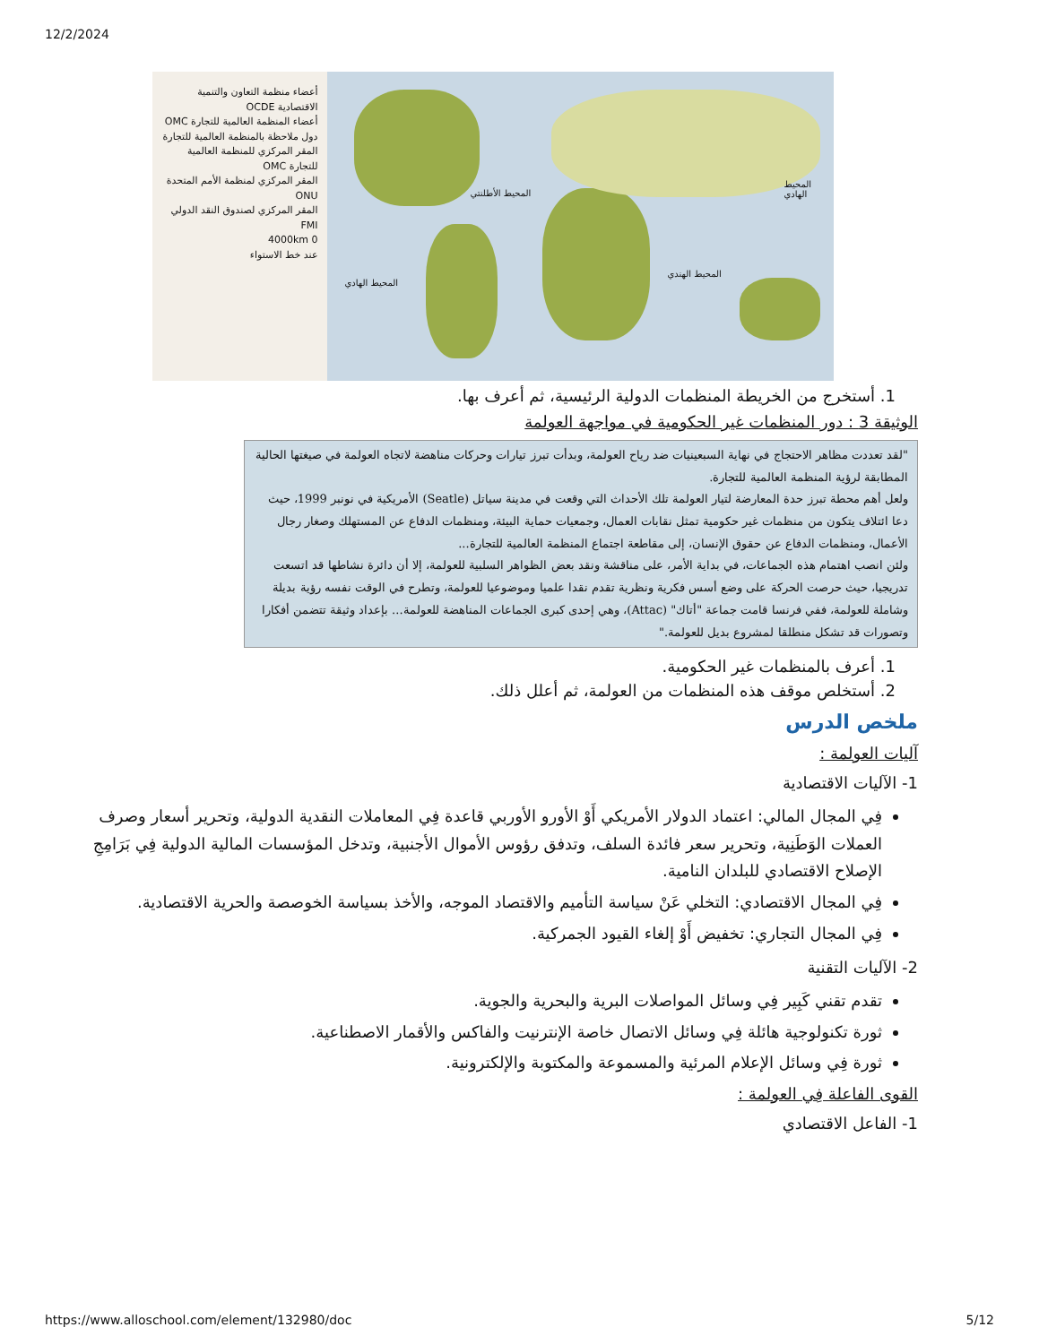12/2/2024
أعضاء منظمة التعاون والتنمية الاقتصادية OCDE
أعضاء المنظمة العالمية للتجارة OMC
دول ملاحظة بالمنظمة العالمية للتجارة
المقر المركزي للمنظمة العالمية للتجارة OMC
المقر المركزي لمنظمة الأمم المتحدة ONU
المقر المركزي لصندوق النقد الدولي FMI
0 4000km
عند خط الاستواء
المحيط الأطلنتي
المحيط الهادي
المحيط الهندي
المحيط الهادي
1. أستخرج من الخريطة المنظمات الدولية الرئيسية، ثم أعرف بها.
الوثيقة 3 : دور المنظمات غير الحكومية في مواجهة العولمة
"لقد تعددت مظاهر الاحتجاج في نهاية السبعينيات ضد رياح العولمة، وبدأت تبرز تيارات وحركات مناهضة لاتجاه العولمة في صيغتها الحالية المطابقة لرؤية المنظمة العالمية للتجارة.
ولعل أهم محطة تبرز حدة المعارضة لتيار العولمة تلك الأحداث التي وقعت في مدينة سياتل (Seatle) الأمريكية في نونبر 1999، حيث دعا ائتلاف يتكون من منظمات غير حكومية تمثل نقابات العمال، وجمعيات حماية البيئة، ومنظمات الدفاع عن المستهلك وصغار رجال الأعمال، ومنظمات الدفاع عن حقوق الإنسان، إلى مقاطعة اجتماع المنظمة العالمية للتجارة...
ولئن انصب اهتمام هذه الجماعات، في بداية الأمر، على مناقشة ونقد بعض الظواهر السلبية للعولمة، إلا أن دائرة نشاطها قد اتسعت تدريجيا، حيث حرصت الحركة على وضع أسس فكرية ونظرية تقدم نقدا علميا وموضوعيا للعولمة، وتطرح في الوقت نفسه رؤية بديلة وشاملة للعولمة، ففي فرنسا قامت جماعة "أتاك" (Attac)، وهي إحدى كبرى الجماعات المناهضة للعولمة... بإعداد وثيقة تتضمن أفكارا وتصورات قد تشكل منطلقا لمشروع بديل للعولمة."
1. أعرف بالمنظمات غير الحكومية.
2. أستخلص موقف هذه المنظمات من العولمة، ثم أعلل ذلك.
ملخص الدرس
آليات العولمة :
1- الآليات الاقتصادية
فِي المجال المالي: اعتماد الدولار الأمريكي أَوْ الأورو الأوربي قاعدة فِي المعاملات النقدية الدولية، وتحرير أسعار وصرف العملات الوَطَنِية، وتحرير سعر فائدة السلف، وتدفق رؤوس الأموال الأجنبية، وتدخل المؤسسات المالية الدولية فِي بَرَامِجِ الإصلاح الاقتصادي للبلدان النامية.
فِي المجال الاقتصادي: التخلي عَنْ سياسة التأميم والاقتصاد الموجه، والأخذ بسياسة الخوصصة والحرية الاقتصادية.
فِي المجال التجاري: تخفيض أَوْ إلغاء القيود الجمركية.
2- الآليات التقنية
تقدم تقني كَبِير فِي وسائل المواصلات البرية والبحرية والجوية.
ثورة تكنولوجية هائلة فِي وسائل الاتصال خاصة الإنترنيت والفاكس والأقمار الاصطناعية.
ثورة فِي وسائل الإعلام المرئية والمسموعة والمكتوبة والإلكترونية.
القوى الفاعلة فِي العولمة :
1- الفاعل الاقتصادي
https://www.alloschool.com/element/132980/doc 5/12